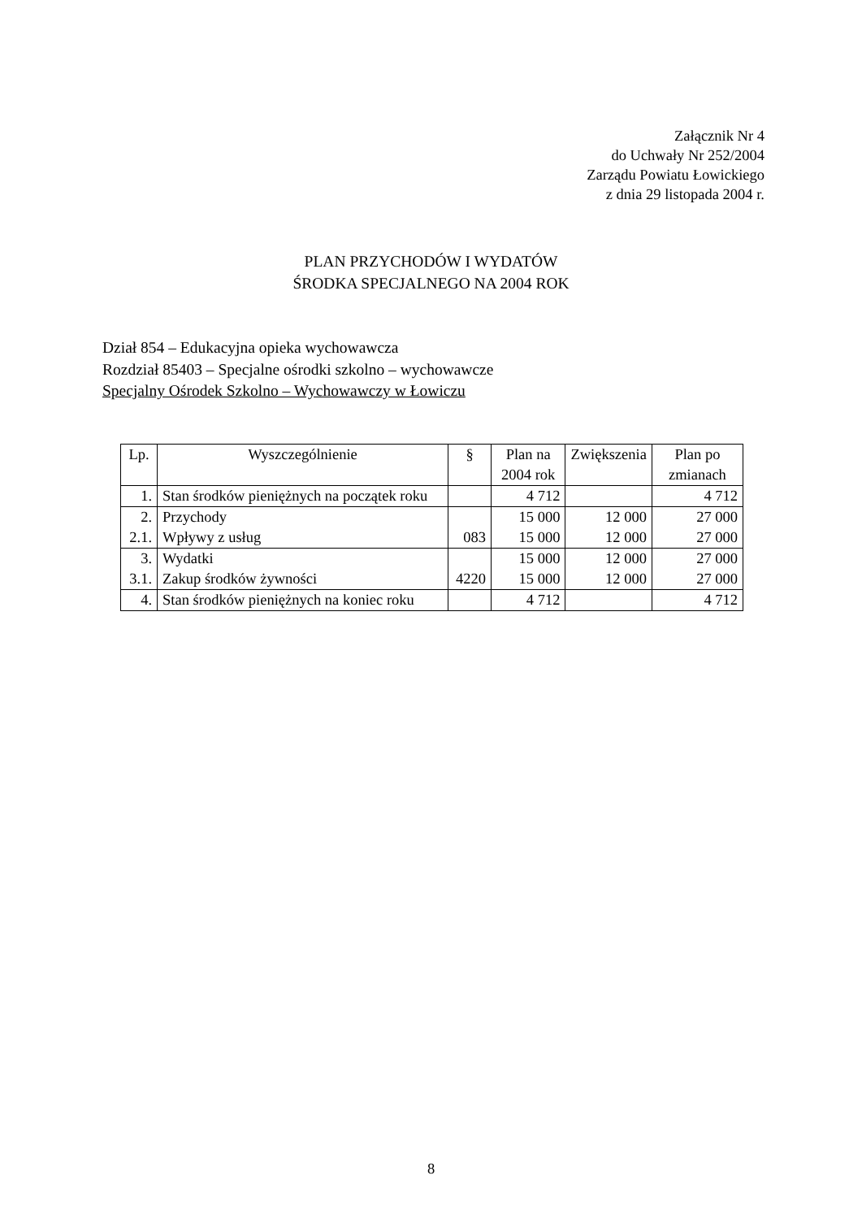Załącznik Nr 4
do Uchwały Nr 252/2004
Zarządu Powiatu Łowickiego
z dnia 29 listopada 2004 r.
PLAN PRZYCHODÓW I WYDATÓW
ŚRODKA SPECJALNEGO NA 2004 ROK
Dział 854 – Edukacyjna opieka wychowawcza
Rozdział 85403 – Specjalne ośrodki szkolno – wychowawcze
Specjalny Ośrodek Szkolno – Wychowawczy w Łowiczu
| Lp. | Wyszczególnienie | § | Plan na 2004 rok | Zwiększenia | Plan po zmianach |
| --- | --- | --- | --- | --- | --- |
| 1. | Stan środków pieniężnych na początek roku | | 4 712 | | 4 712 |
| 2. | Przychody | | 15 000 | 12 000 | 27 000 |
| 2.1. | Wpływy z usług | 083 | 15 000 | 12 000 | 27 000 |
| 3. | Wydatki | | 15 000 | 12 000 | 27 000 |
| 3.1. | Zakup środków żywności | 4220 | 15 000 | 12 000 | 27 000 |
| 4. | Stan środków pieniężnych na koniec roku | | 4 712 | | 4 712 |
8